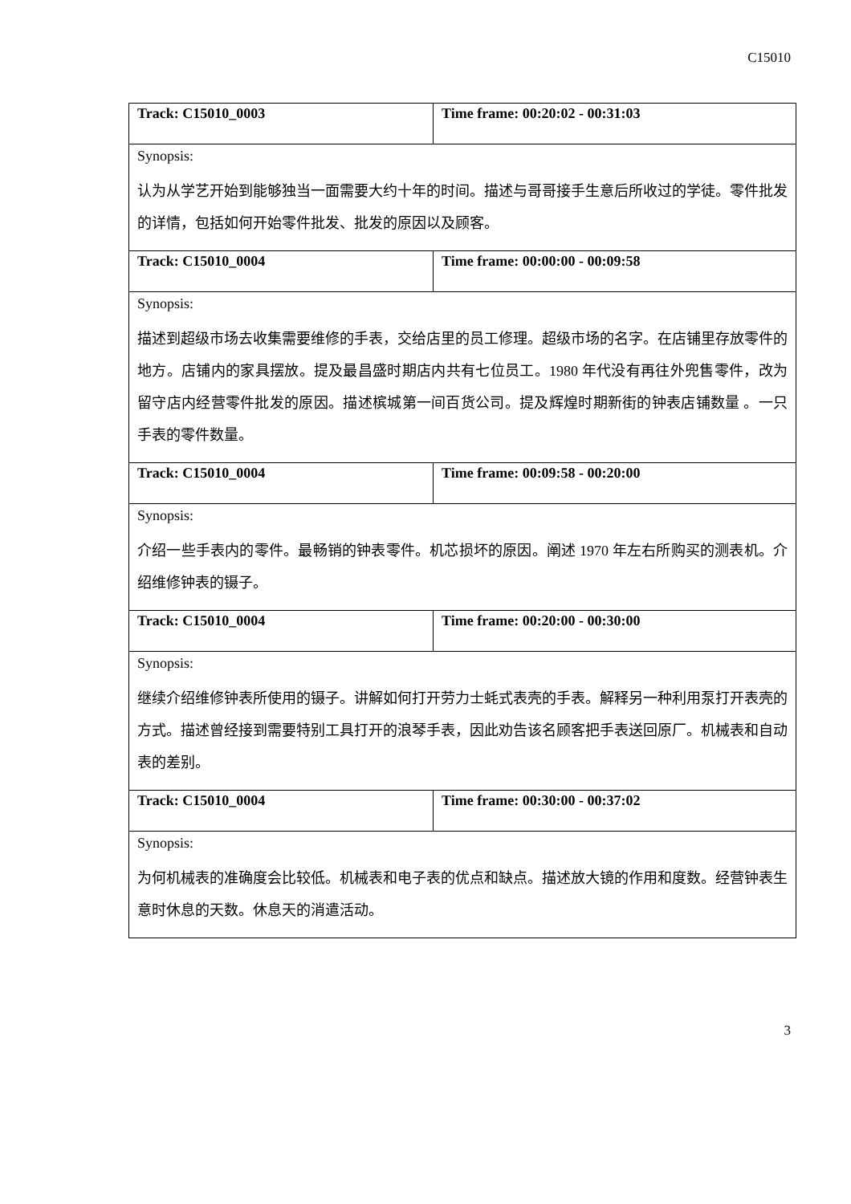C15010
| Track: C15010_0003 | Time frame: 00:20:02 - 00:31:03 |
| Synopsis: 认为从学艺开始到能够独当一面需要大约十年的时间。描述与哥哥接手生意后所收过的学徒。零件批发的详情，包括如何开始零件批发、批发的原因以及顾客。 | |
| Track: C15010_0004 | Time frame: 00:00:00 - 00:09:58 |
| Synopsis: 描述到超级市场去收集需要维修的手表，交给店里的员工修理。超级市场的名字。在店铺里存放零件的地方。店铺内的家具摆放。提及最昌盛时期店内共有七位员工。1980 年代没有再往外兜售零件，改为留守店内经营零件批发的原因。描述槟城第一间百货公司。提及辉煌时期新街的钟表店铺数量 。一只手表的零件数量。 | |
| Track: C15010_0004 | Time frame: 00:09:58 - 00:20:00 |
| Synopsis: 介绍一些手表内的零件。最畅销的钟表零件。机芯损坏的原因。阐述 1970 年左右所购买的测表机。介绍维修钟表的镊子。 | |
| Track: C15010_0004 | Time frame: 00:20:00 - 00:30:00 |
| Synopsis: 继续介绍维修钟表所使用的镊子。讲解如何打开劳力士蚝式表壳的手表。解释另一种利用泵打开表壳的方式。描述曾经接到需要特别工具打开的浪琴手表，因此劝告该名顾客把手表送回原厂。机械表和自动表的差别。 | |
| Track: C15010_0004 | Time frame: 00:30:00 - 00:37:02 |
| Synopsis: 为何机械表的准确度会比较低。机械表和电子表的优点和缺点。描述放大镜的作用和度数。经营钟表生意时休息的天数。休息天的消遣活动。 | |
3